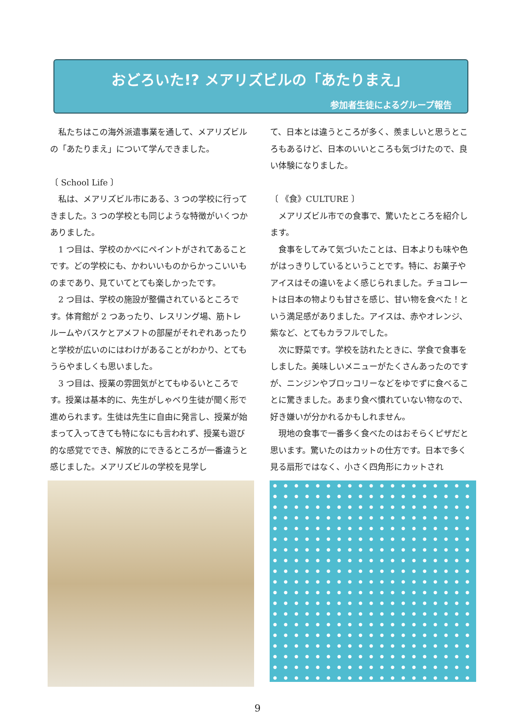おどろいた!? メアリズビルの「あたりまえ」
参加者生徒によるグループ報告
　私たちはこの海外派遣事業を通して、メアリズビルの「あたりまえ」について学んできました。
〔 School Life 〕
　私は、メアリズビル市にある、3 つの学校に行ってきました。3 つの学校とも同じような特徴がいくつかありました。
　1 つ目は、学校のかべにペイントがされてあることです。どの学校にも、かわいいものからかっこいいものまであり、見ていてとても楽しかったです。
　2 つ目は、学校の施設が整備されているところです。体育館が 2 つあったり、レスリング場、筋トレルームやバスケとアメフトの部屋がそれぞれあったりと学校が広いのにはわけがあることがわかり、とてもうらやましくも思いました。
　3 つ目は、授業の雰囲気がとてもゆるいところです。授業は基本的に、先生がしゃべり生徒が聞く形で進められます。生徒は先生に自由に発言し、授業が始まって入ってきても特になにも言われず、授業も遊び的な感覚ででき、解放的にできるところが一番違うと感じました。メアリズビルの学校を見学し
て、日本とは違うところが多く、羨ましいと思うところもあるけど、日本のいいところも気づけたので、良い体験になりました。
〔 《食》CULTURE 〕
　メアリズビル市での食事で、驚いたところを紹介します。
　食事をしてみて気づいたことは、日本よりも味や色がはっきりしているということです。特に、お菓子やアイスはその違いをよく感じられました。チョコレートは日本の物よりも甘さを感じ、甘い物を食べた！という満足感がありました。アイスは、赤やオレンジ、紫など、とてもカラフルでした。
　次に野菜です。学校を訪れたときに、学食で食事をしました。美味しいメニューがたくさんあったのですが、ニンジンやブロッコリーなどをゆでずに食べることに驚きました。あまり食べ慣れていない物なので、好き嫌いが分かれるかもしれません。
　現地の食事で一番多く食べたのはおそらくピザだと思います。驚いたのはカットの仕方です。日本で多く見る扇形ではなく、小さく四角形にカットされ
9